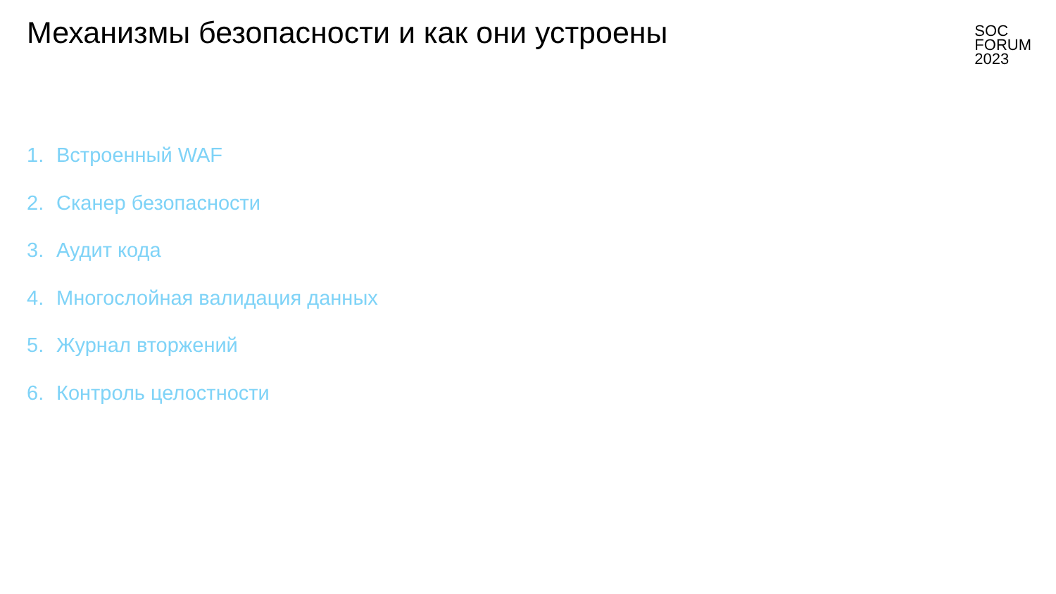Механизмы безопасности и как они устроены
SOC
FORUM
2023
1. Встроенный WAF
2. Сканер безопасности
3. Аудит кода
4. Многослойная валидация данных
5. Журнал вторжений
6. Контроль целостности